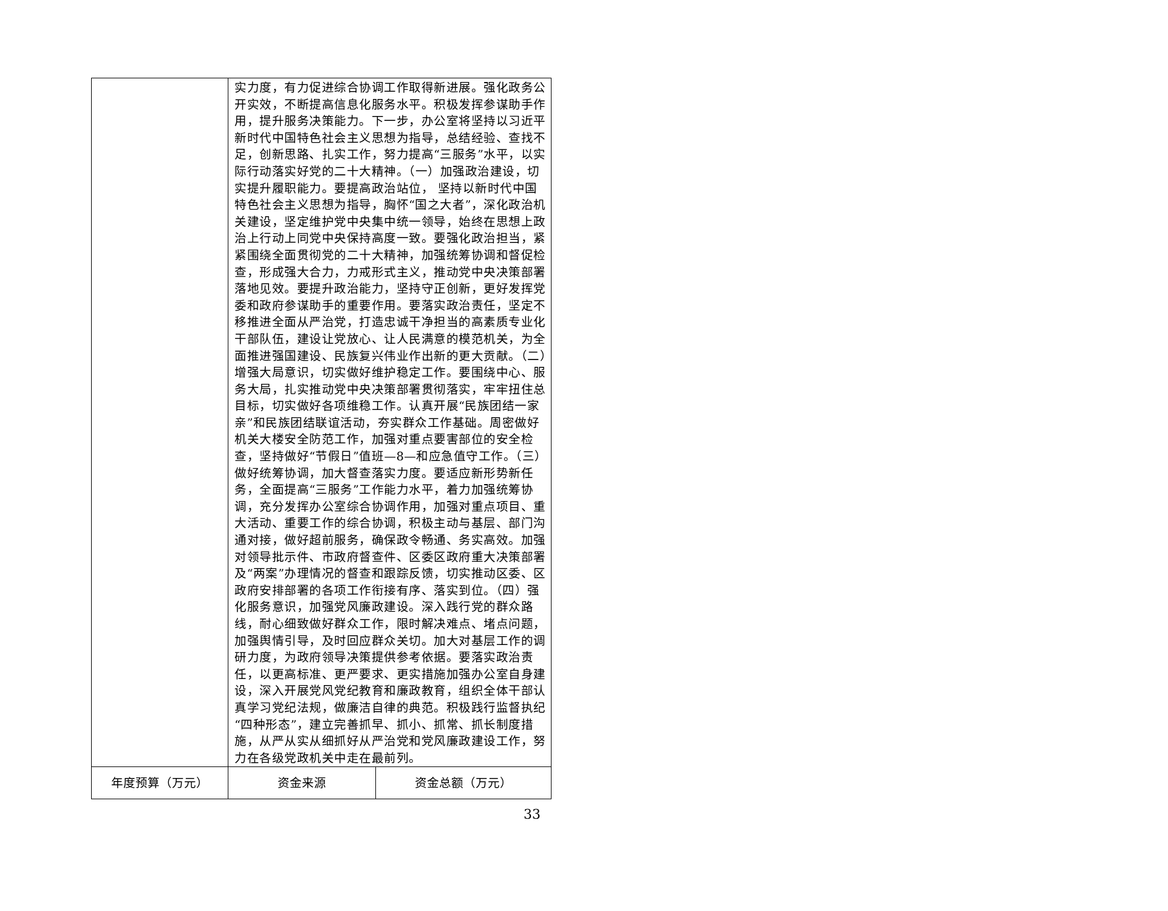| | 实力度，有力促进综合协调工作取得新进展。强化政务公开实效，不断提高信息化服务水平。积极发挥参谋助手作用，提升服务决策能力。下一步，办公室将坚持以习近平新时代中国特色社会主义思想为指导，总结经验、查找不足，创新思路、扎实工作，努力提高“三服务”水平，以实际行动落实好党的二十大精神。（一）加强政治建设，切实提升履职能力。要提高政治站位， 坚持以新时代中国特色社会主义思想为指导，胸怀“国之大者”，深化政治机关建设，坚定维护党中央集中统一领导，始终在思想上政治上行动上同党中央保持高度一致。要强化政治担当，紧紧围绕全面贯彻党的二十大精神，加强统筹协调和督促检查，形成强大合力，力戒形式主义，推动党中央决策部署落地见效。要提升政治能力，坚持守正创新，更好发挥党委和政府参谋助手的重要作用。要落实政治责任，坚定不移推进全面从严治党，打造忠诚干净担当的高素质专业化干部队伍，建设让党放心、让人民满意的模范机关，为全面推进强国建设、民族复兴伟业作出新的更大贡献。（二）增强大局意识，切实做好维护稳定工作。要围绕中心、服务大局，扎实推动党中央决策部署贯彻落实，牢牢扭住总目标，切实做好各项维稳工作。认真开展“民族团结一家亲”和民族团结联谊活动，夯实群众工作基础。周密做好机关大楼安全防范工作，加强对重点要害部位的安全检查，坚持做好“节假日”值班—8—和应急值守工作。（三）做好统筹协调，加大督查落实力度。要适应新形势新任务，全面提高“三服务”工作能力水平，着力加强统筹协调，充分发挥办公室综合协调作用，加强对重点项目、重大活动、重要工作的综合协调，积极主动与基层、部门沟通对接，做好超前服务，确保政令畅通、务实高效。加强对领导批示件、市政府督查件、区委区政府重大决策部署及“两案”办理情况的督查和跟踪反馈，切实推动区委、区政府安排部署的各项工作衔接有序、落实到位。（四）强化服务意识，加强党风廉政建设。深入践行党的群众路线，耐心细致做好群众工作，限时解决难点、堵点问题，加强舆情引导，及时回应群众关切。加大对基层工作的调研力度，为政府领导决策提供参考依据。要落实政治责任，以更高标准、更严要求、更实措施加强办公室自身建设，深入开展党风党纪教育和廉政教育，组织全体干部认真学习党纪法规，做廉洁自律的典范。积极践行监督执纪“四种形态”，建立完善抓早、抓小、抓常、抓长制度措施，从严从实从细抓好从严治党和党风廉政建设工作，努力在各级党政机关中走在最前列。 | |
| 年度预算（万元） | 资金来源 | 资金总额（万元） |
33